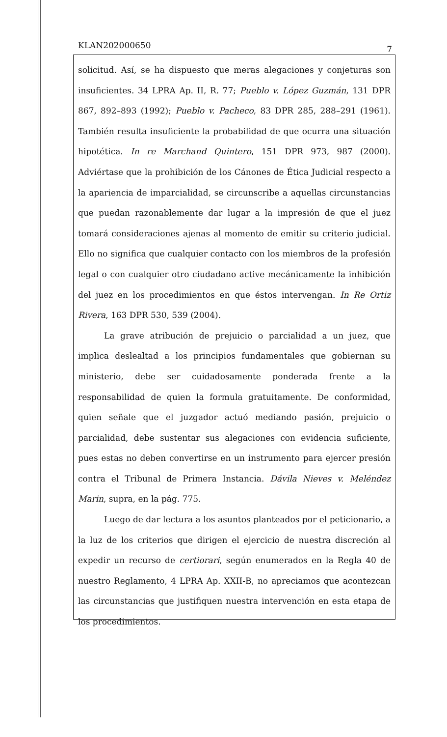KLAN202000650 7
solicitud. Así, se ha dispuesto que meras alegaciones y conjeturas son insuficientes. 34 LPRA Ap. II, R. 77; Pueblo v. López Guzmán, 131 DPR 867, 892–893 (1992); Pueblo v. Pacheco, 83 DPR 285, 288–291 (1961). También resulta insuficiente la probabilidad de que ocurra una situación hipotética. In re Marchand Quintero, 151 DPR 973, 987 (2000). Adviértase que la prohibición de los Cánones de Ética Judicial respecto a la apariencia de imparcialidad, se circunscribe a aquellas circunstancias que puedan razonablemente dar lugar a la impresión de que el juez tomará consideraciones ajenas al momento de emitir su criterio judicial. Ello no significa que cualquier contacto con los miembros de la profesión legal o con cualquier otro ciudadano active mecánicamente la inhibición del juez en los procedimientos en que éstos intervengan. In Re Ortiz Rivera, 163 DPR 530, 539 (2004).
La grave atribución de prejuicio o parcialidad a un juez, que implica deslealtad a los principios fundamentales que gobiernan su ministerio, debe ser cuidadosamente ponderada frente a la responsabilidad de quien la formula gratuitamente. De conformidad, quien señale que el juzgador actuó mediando pasión, prejuicio o parcialidad, debe sustentar sus alegaciones con evidencia suficiente, pues estas no deben convertirse en un instrumento para ejercer presión contra el Tribunal de Primera Instancia. Dávila Nieves v. Meléndez Marin, supra, en la pág. 775.
Luego de dar lectura a los asuntos planteados por el peticionario, a la luz de los criterios que dirigen el ejercicio de nuestra discreción al expedir un recurso de certiorari, según enumerados en la Regla 40 de nuestro Reglamento, 4 LPRA Ap. XXII-B, no apreciamos que acontezcan las circunstancias que justifiquen nuestra intervención en esta etapa de los procedimientos.